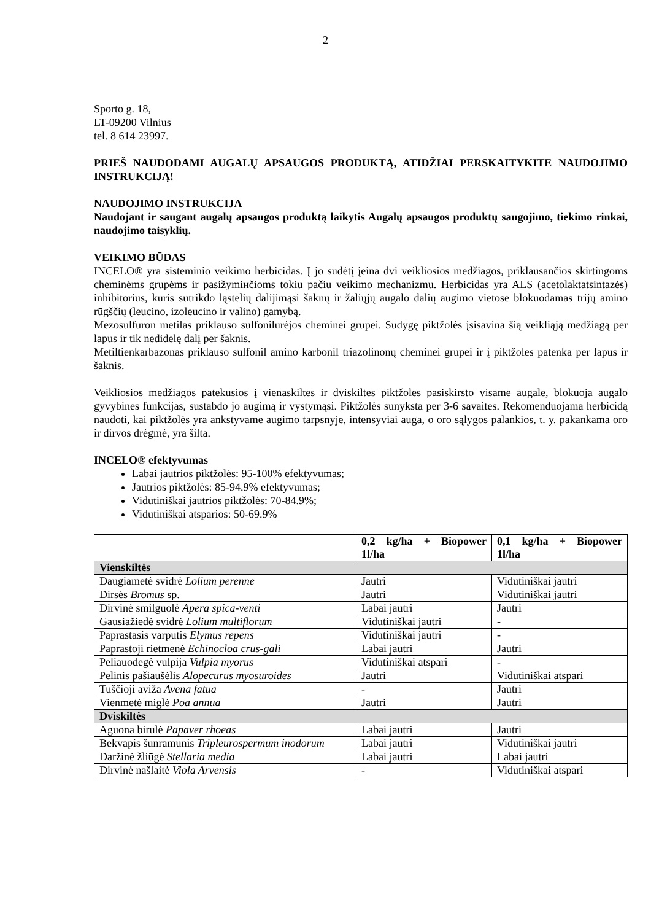2
Sporto g. 18,
LT-09200 Vilnius
tel. 8 614 23997.
PRIEŠ NAUDODAMI AUGALŲ APSAUGOS PRODUKTĄ, ATIDŽIAI PERSKAITYKITE NAUDOJIMO INSTRUKCIJĄ!
NAUDOJIMO INSTRUKCIJA
Naudojant ir saugant augalų apsaugos produktą laikytis Augalų apsaugos produktų saugojimo, tiekimo rinkai, naudojimo taisyklių.
VEIKIMO BŪDAS
INCELO® yra sisteminio veikimo herbicidas. Į jo sudėtį įeina dvi veikliosios medžiagos, priklausančios skirtingoms cheminėms grupėms ir pasižymінčioms tokiu pačiu veikimo mechanizmu. Herbicidas yra ALS (acetolaktatsintazės) inhibitorius, kuris sutrikdo ląstelių dalijimąsi šaknų ir žaliųjų augalo dalių augimo vietose blokuodamas trijų amino rūgščių (leucino, izoleucino ir valino) gamybą.
Mezosulfuron metilas priklauso sulfonilurėjos cheminei grupei. Sudygę piktžolės įsisavina šią veikliąją medžiagą per lapus ir tik nedidelę dalį per šaknis.
Metiltienkarbazonas priklauso sulfonil amino karbonil triazolinonų cheminei grupei ir į piktžoles patenka per lapus ir šaknis.
Veikliosios medžiagos patekusios į vienaskiltes ir dviskiltes piktžoles pasiskirsto visame augale, blokuoja augalo gyvybines funkcijas, sustabdo jo augimą ir vystymąsi. Piktžolės sunyksta per 3-6 savaites. Rekomenduojama herbicidą naudoti, kai piktžolės yra ankstyvame augimo tarpsnyje, intensyviai auga, o oro sąlygos palankios, t. y. pakankama oro ir dirvos drėgmė, yra šilta.
INCELO® efektyvumas
Labai jautrios piktžolės: 95-100% efektyvumas;
Jautrios piktžolės: 85-94.9% efektyvumas;
Vidutiniškai jautrios piktžolės: 70-84.9%;
Vidutiniškai atsparios: 50-69.9%
| | 0,2 kg/ha + Biopower 1l/ha | 0,1 kg/ha + Biopower 1l/ha |
| --- | --- | --- |
| Vienskiltės | | |
| Daugiametė svidrė Lolium perenne | Jautri | Vidutiniškai jautri |
| Dirsės Bromus sp. | Jautri | Vidutiniškai jautri |
| Dirvinė smilguolė Apera spica-venti | Labai jautri | Jautri |
| Gausiažiedė svidrė Lolium multiflorum | Vidutiniškai jautri | - |
| Paprastasis varputis Elymus repens | Vidutiniškai jautri | - |
| Paprastoji rietmenė Echinocloa crus-gali | Labai jautri | Jautri |
| Peliauodegė vulpija Vulpia myorus | Vidutiniškai atspari | - |
| Pelinis pašiaušėlis Alopecurus myosuroides | Jautri | Vidutiniškai atspari |
| Tuščioji aviža Avena fatua | - | Jautri |
| Vienmetė miglė Poa annua | Jautri | Jautri |
| Dviskiltės | | |
| Aguona birulė Papaver rhoeas | Labai jautri | Jautri |
| Bekvapis šunramunis Tripleurospermum inodorum | Labai jautri | Vidutiniškai jautri |
| Daržinė žliūgė Stellaria media | Labai jautri | Labai jautri |
| Dirvinė našlaitė Viola Arvensis | - | Vidutiniškai atspari |